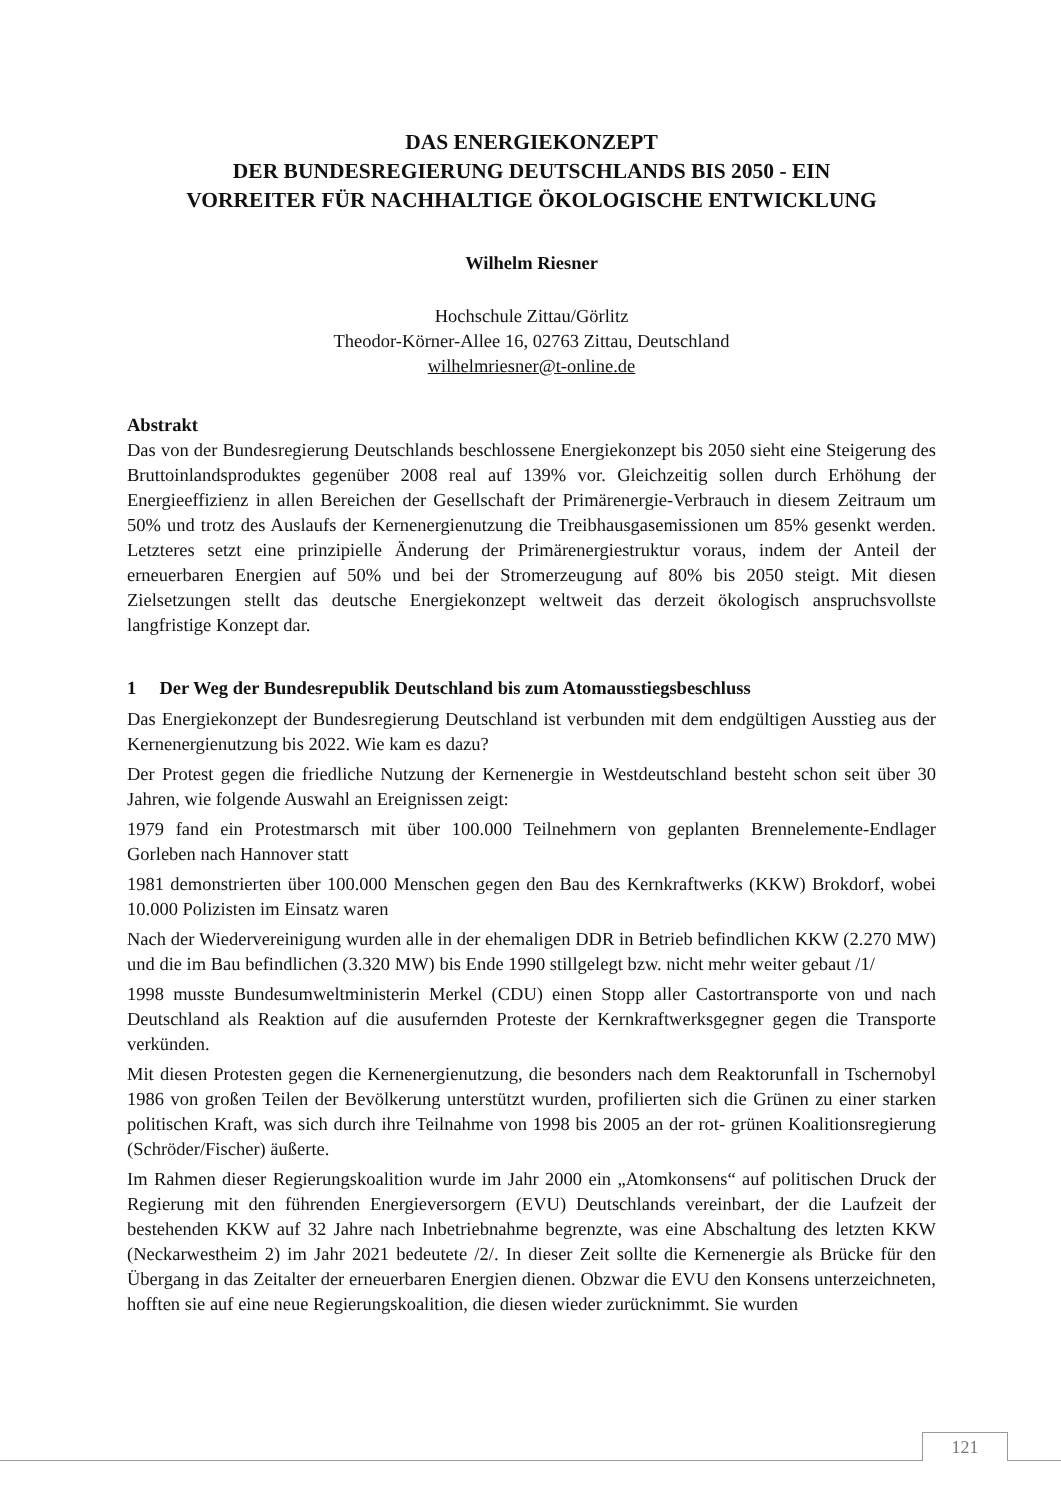DAS ENERGIEKONZEPT
DER BUNDESREGIERUNG DEUTSCHLANDS BIS 2050 - EIN
VORREITER FÜR NACHHALTIGE ÖKOLOGISCHE ENTWICKLUNG
Wilhelm Riesner
Hochschule Zittau/Görlitz
Theodor-Körner-Allee 16, 02763 Zittau, Deutschland
wilhelmriesner@t-online.de
Abstrakt
Das von der Bundesregierung Deutschlands beschlossene Energiekonzept bis 2050 sieht eine Steigerung des Bruttoinlandsproduktes gegenüber 2008 real auf 139% vor. Gleichzeitig sollen durch Erhöhung der Energieeffizienz in allen Bereichen der Gesellschaft der Primärenergie-Verbrauch in diesem Zeitraum um 50% und trotz des Auslaufs der Kernenergienutzung die Treibhausgasemissionen um 85% gesenkt werden. Letzteres setzt eine prinzipielle Änderung der Primärenergiestruktur voraus, indem der Anteil der erneuerbaren Energien auf 50% und bei der Stromerzeugung auf 80% bis 2050 steigt. Mit diesen Zielsetzungen stellt das deutsche Energiekonzept weltweit das derzeit ökologisch anspruchsvollste langfristige Konzept dar.
1 Der Weg der Bundesrepublik Deutschland bis zum Atomausstiegsbeschluss
Das Energiekonzept der Bundesregierung Deutschland ist verbunden mit dem endgültigen Ausstieg aus der Kernenergienutzung bis 2022. Wie kam es dazu?
Der Protest gegen die friedliche Nutzung der Kernenergie in Westdeutschland besteht schon seit über 30 Jahren, wie folgende Auswahl an Ereignissen zeigt:
1979 fand ein Protestmarsch mit über 100.000 Teilnehmern von geplanten Brennelemente-Endlager Gorleben nach Hannover statt
1981 demonstrierten über 100.000 Menschen gegen den Bau des Kernkraftwerks (KKW) Brokdorf, wobei 10.000 Polizisten im Einsatz waren
Nach der Wiedervereinigung wurden alle in der ehemaligen DDR in Betrieb befindlichen KKW (2.270 MW) und die im Bau befindlichen (3.320 MW) bis Ende 1990 stillgelegt bzw. nicht mehr weiter gebaut /1/
1998 musste Bundesumweltministerin Merkel (CDU) einen Stopp aller Castortransporte von und nach Deutschland als Reaktion auf die ausufernden Proteste der Kernkraftwerksgegner gegen die Transporte verkünden.
Mit diesen Protesten gegen die Kernenergienutzung, die besonders nach dem Reaktorunfall in Tschernobyl 1986 von großen Teilen der Bevölkerung unterstützt wurden, profilierten sich die Grünen zu einer starken politischen Kraft, was sich durch ihre Teilnahme von 1998 bis 2005 an der rot- grünen Koalitionsregierung (Schröder/Fischer) äußerte.
Im Rahmen dieser Regierungskoalition wurde im Jahr 2000 ein „Atomkonsens“ auf politischen Druck der Regierung mit den führenden Energieversorgern (EVU) Deutschlands vereinbart, der die Laufzeit der bestehenden KKW auf 32 Jahre nach Inbetriebnahme begrenzte, was eine Abschaltung des letzten KKW (Neckarwestheim 2) im Jahr 2021 bedeutete /2/. In dieser Zeit sollte die Kernenergie als Brücke für den Übergang in das Zeitalter der erneuerbaren Energien dienen. Obzwar die EVU den Konsens unterzeichneten, hofften sie auf eine neue Regierungskoalition, die diesen wieder zurücknimmt. Sie wurden
121